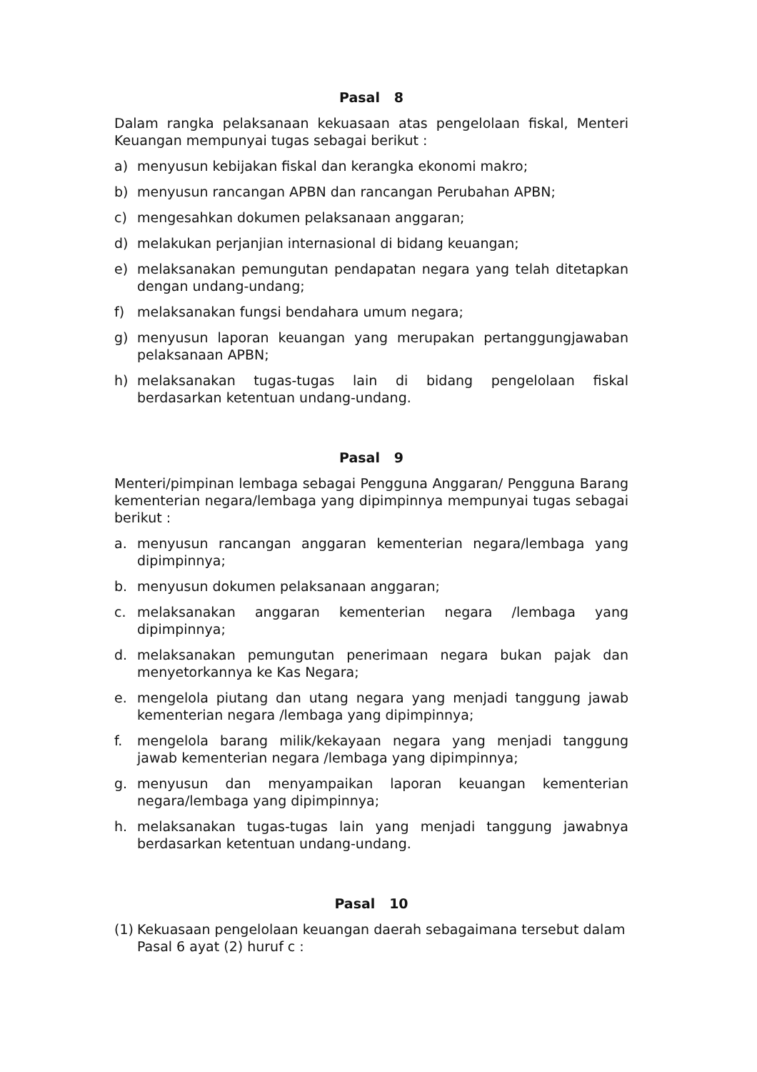Pasal 8
Dalam rangka pelaksanaan kekuasaan atas pengelolaan fiskal, Menteri Keuangan mempunyai tugas sebagai berikut :
a) menyusun kebijakan fiskal dan kerangka ekonomi makro;
b) menyusun rancangan APBN dan rancangan Perubahan APBN;
c) mengesahkan dokumen pelaksanaan anggaran;
d) melakukan perjanjian internasional di bidang keuangan;
e) melaksanakan pemungutan pendapatan negara yang telah ditetapkan dengan undang-undang;
f) melaksanakan fungsi bendahara umum negara;
g) menyusun laporan keuangan yang merupakan pertanggungjawaban pelaksanaan APBN;
h) melaksanakan tugas-tugas lain di bidang pengelolaan fiskal berdasarkan ketentuan undang-undang.
Pasal 9
Menteri/pimpinan lembaga sebagai Pengguna Anggaran/ Pengguna Barang kementerian negara/lembaga yang dipimpinnya mempunyai tugas sebagai berikut :
a. menyusun rancangan anggaran kementerian negara/lembaga yang dipimpinnya;
b. menyusun dokumen pelaksanaan anggaran;
c. melaksanakan anggaran kementerian negara /lembaga yang dipimpinnya;
d. melaksanakan pemungutan penerimaan negara bukan pajak dan menyetorkannya ke Kas Negara;
e. mengelola piutang dan utang negara yang menjadi tanggung jawab kementerian negara /lembaga yang dipimpinnya;
f. mengelola barang milik/kekayaan negara yang menjadi tanggung jawab kementerian negara /lembaga yang dipimpinnya;
g. menyusun dan menyampaikan laporan keuangan kementerian negara/lembaga yang dipimpinnya;
h. melaksanakan tugas-tugas lain yang menjadi tanggung jawabnya berdasarkan ketentuan undang-undang.
Pasal 10
(1) Kekuasaan pengelolaan keuangan daerah sebagaimana tersebut dalam Pasal 6 ayat (2) huruf c :